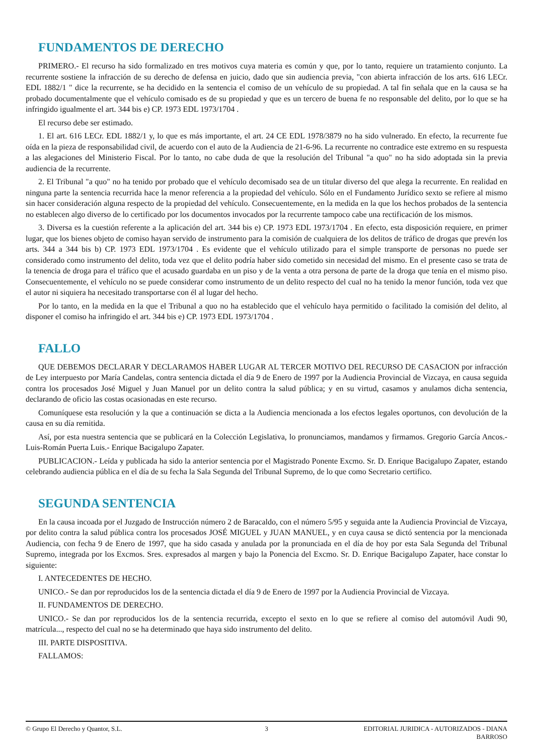FUNDAMENTOS DE DERECHO
PRIMERO.- El recurso ha sido formalizado en tres motivos cuya materia es común y que, por lo tanto, requiere un tratamiento conjunto. La recurrente sostiene la infracción de su derecho de defensa en juicio, dado que sin audiencia previa, "con abierta infracción de los arts. 616 LECr. EDL 1882/1 " dice la recurrente, se ha decidido en la sentencia el comiso de un vehículo de su propiedad. A tal fin señala que en la causa se ha probado documentalmente que el vehículo comisado es de su propiedad y que es un tercero de buena fe no responsable del delito, por lo que se ha infringido igualmente el art. 344 bis e) CP. 1973 EDL 1973/1704 .
El recurso debe ser estimado.
1. El art. 616 LECr. EDL 1882/1 y, lo que es más importante, el art. 24 CE EDL 1978/3879 no ha sido vulnerado. En efecto, la recurrente fue oída en la pieza de responsabilidad civil, de acuerdo con el auto de la Audiencia de 21-6-96. La recurrente no contradice este extremo en su respuesta a las alegaciones del Ministerio Fiscal. Por lo tanto, no cabe duda de que la resolución del Tribunal "a quo" no ha sido adoptada sin la previa audiencia de la recurrente.
2. El Tribunal "a quo" no ha tenido por probado que el vehículo decomisado sea de un titular diverso del que alega la recurrente. En realidad en ninguna parte la sentencia recurrida hace la menor referencia a la propiedad del vehículo. Sólo en el Fundamento Jurídico sexto se refiere al mismo sin hacer consideración alguna respecto de la propiedad del vehículo. Consecuentemente, en la medida en la que los hechos probados de la sentencia no establecen algo diverso de lo certificado por los documentos invocados por la recurrente tampoco cabe una rectificación de los mismos.
3. Diversa es la cuestión referente a la aplicación del art. 344 bis e) CP. 1973 EDL 1973/1704 . En efecto, esta disposición requiere, en primer lugar, que los bienes objeto de comiso hayan servido de instrumento para la comisión de cualquiera de los delitos de tráfico de drogas que prevén los arts. 344 a 344 bis b) CP. 1973 EDL 1973/1704 . Es evidente que el vehículo utilizado para el simple transporte de personas no puede ser considerado como instrumento del delito, toda vez que el delito podría haber sido cometido sin necesidad del mismo. En el presente caso se trata de la tenencia de droga para el tráfico que el acusado guardaba en un piso y de la venta a otra persona de parte de la droga que tenía en el mismo piso. Consecuentemente, el vehículo no se puede considerar como instrumento de un delito respecto del cual no ha tenido la menor función, toda vez que el autor ni siquiera ha necesitado transportarse con él al lugar del hecho.
Por lo tanto, en la medida en la que el Tribunal a quo no ha establecido que el vehículo haya permitido o facilitado la comisión del delito, al disponer el comiso ha infringido el art. 344 bis e) CP. 1973 EDL 1973/1704 .
FALLO
QUE DEBEMOS DECLARAR Y DECLARAMOS HABER LUGAR AL TERCER MOTIVO DEL RECURSO DE CASACION por infracción de Ley interpuesto por María Candelas, contra sentencia dictada el día 9 de Enero de 1997 por la Audiencia Provincial de Vizcaya, en causa seguida contra los procesados José Miguel y Juan Manuel por un delito contra la salud pública; y en su virtud, casamos y anulamos dicha sentencia, declarando de oficio las costas ocasionadas en este recurso.
Comuníquese esta resolución y la que a continuación se dicta a la Audiencia mencionada a los efectos legales oportunos, con devolución de la causa en su día remitida.
Así, por esta nuestra sentencia que se publicará en la Colección Legislativa, lo pronunciamos, mandamos y firmamos. Gregorio García Ancos.- Luis-Román Puerta Luis.- Enrique Bacigalupo Zapater.
PUBLICACION.- Leída y publicada ha sido la anterior sentencia por el Magistrado Ponente Excmo. Sr. D. Enrique Bacigalupo Zapater, estando celebrando audiencia pública en el día de su fecha la Sala Segunda del Tribunal Supremo, de lo que como Secretario certifico.
SEGUNDA SENTENCIA
En la causa incoada por el Juzgado de Instrucción número 2 de Baracaldo, con el número 5/95 y seguida ante la Audiencia Provincial de Vizcaya, por delito contra la salud pública contra los procesados JOSÉ MIGUEL y JUAN MANUEL, y en cuya causa se dictó sentencia por la mencionada Audiencia, con fecha 9 de Enero de 1997, que ha sido casada y anulada por la pronunciada en el día de hoy por esta Sala Segunda del Tribunal Supremo, integrada por los Excmos. Sres. expresados al margen y bajo la Ponencia del Excmo. Sr. D. Enrique Bacigalupo Zapater, hace constar lo siguiente:
I. ANTECEDENTES DE HECHO.
UNICO.- Se dan por reproducidos los de la sentencia dictada el día 9 de Enero de 1997 por la Audiencia Provincial de Vizcaya.
II. FUNDAMENTOS DE DERECHO.
UNICO.- Se dan por reproducidos los de la sentencia recurrida, excepto el sexto en lo que se refiere al comiso del automóvil Audi 90, matrícula..., respecto del cual no se ha determinado que haya sido instrumento del delito.
III. PARTE DISPOSITIVA.
FALLAMOS:
© Grupo El Derecho y Quantor, S.L.
3 EDITORIAL JURIDICA - AUTORIZADOS - DIANA BARROSO